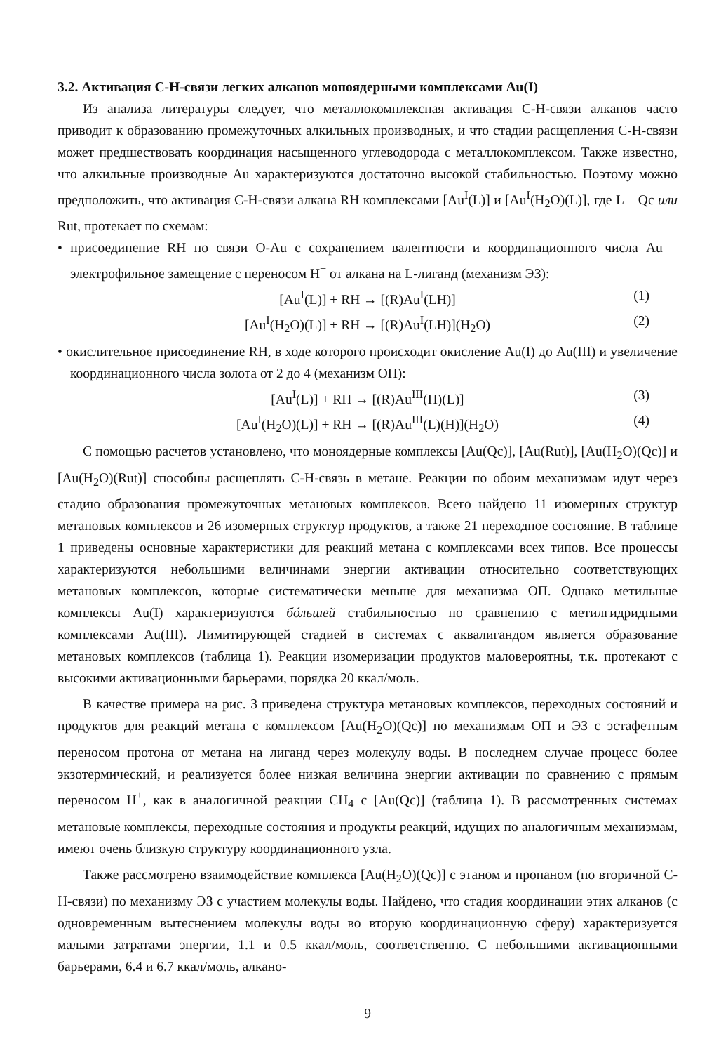3.2. Активация С-Н-связи легких алканов моноядерными комплексами Au(I)
Из анализа литературы следует, что металлокомплексная активация С-Н-связи алканов часто приводит к образованию промежуточных алкильных производных, и что стадии расщепления С-Н-связи может предшествовать координация насыщенного углеводорода с металлокомплексом. Также известно, что алкильные производные Au характеризуются достаточно высокой стабильностью. Поэтому можно предположить, что активация С-Н-связи алкана RH комплексами [Au<sup>I</sup>(L)] и [Au<sup>I</sup>(H<sub>2</sub>O)(L)], где L – Qc или Rut, протекает по схемам:
• присоединение RH по связи O-Au с сохранением валентности и координационного числа Au – электрофильное замещение с переносом H<sup>+</sup> от алкана на L-лиганд (механизм ЭЗ):
[Au<sup>I</sup>(L)] + RH → [(R)Au<sup>I</sup>(LH)] (1)
[Au<sup>I</sup>(H<sub>2</sub>O)(L)] + RH → [(R)Au<sup>I</sup>(LH)](H<sub>2</sub>O) (2)
• окислительное присоединение RH, в ходе которого происходит окисление Au(I) до Au(III) и увеличение координационного числа золота от 2 до 4 (механизм ОП):
[Au<sup>I</sup>(L)] + RH → [(R)Au<sup>III</sup>(H)(L)] (3)
[Au<sup>I</sup>(H<sub>2</sub>O)(L)] + RH → [(R)Au<sup>III</sup>(L)(H)](H<sub>2</sub>O) (4)
С помощью расчетов установлено, что моноядерные комплексы [Au(Qc)], [Au(Rut)], [Au(H<sub>2</sub>O)(Qc)] и [Au(H<sub>2</sub>O)(Rut)] способны расщеплять С-Н-связь в метане. Реакции по обоим механизмам идут через стадию образования промежуточных метановых комплексов. Всего найдено 11 изомерных структур метановых комплексов и 26 изомерных структур продуктов, а также 21 переходное состояние. В таблице 1 приведены основные характеристики для реакций метана с комплексами всех типов. Все процессы характеризуются небольшими величинами энергии активации относительно соответствующих метановых комплексов, которые систематически меньше для механизма ОП. Однако метильные комплексы Au(I) характеризуются бóльшей стабильностью по сравнению с метилгидридными комплексами Au(III). Лимитирующей стадией в системах с аквалигандом является образование метановых комплексов (таблица 1). Реакции изомеризации продуктов маловероятны, т.к. протекают с высокими активационными барьерами, порядка 20 ккал/моль.
В качестве примера на рис. 3 приведена структура метановых комплексов, переходных состояний и продуктов для реакций метана с комплексом [Au(H<sub>2</sub>O)(Qc)] по механизмам ОП и ЭЗ с эстафетным переносом протона от метана на лиганд через молекулу воды. В последнем случае процесс более экзотермический, и реализуется более низкая величина энергии активации по сравнению с прямым переносом H<sup>+</sup>, как в аналогичной реакции CH<sub>4</sub> с [Au(Qc)] (таблица 1). В рассмотренных системах метановые комплексы, переходные состояния и продукты реакций, идущих по аналогичным механизмам, имеют очень близкую структуру координационного узла.
Также рассмотрено взаимодействие комплекса [Au(H<sub>2</sub>O)(Qc)] с этаном и пропаном (по вторичной С-Н-связи) по механизму ЭЗ с участием молекулы воды. Найдено, что стадия координации этих алканов (с одновременным вытеснением молекулы воды во вторую координационную сферу) характеризуется малыми затратами энергии, 1.1 и 0.5 ккал/моль, соответственно. С небольшими активационными барьерами, 6.4 и 6.7 ккал/моль, алкано-
9